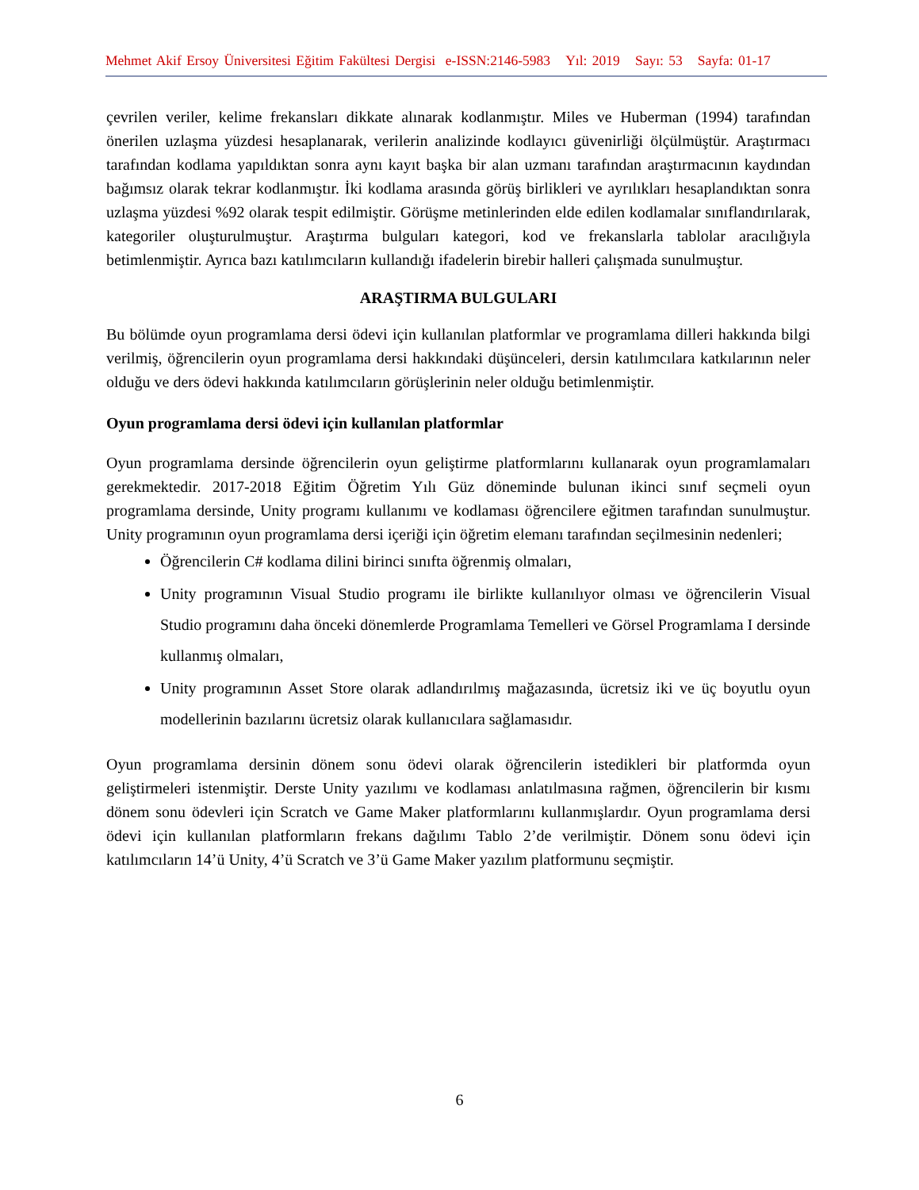Mehmet Akif Ersoy Üniversitesi Eğitim Fakültesi Dergisi e-ISSN:2146-5983 Yıl: 2019 Sayı: 53 Sayfa: 01-17
çevrilen veriler, kelime frekansları dikkate alınarak kodlanmıştır. Miles ve Huberman (1994) tarafından önerilen uzlaşma yüzdesi hesaplanarak, verilerin analizinde kodlayıcı güvenirliği ölçülmüştür. Araştırmacı tarafından kodlama yapıldıktan sonra aynı kayıt başka bir alan uzmanı tarafından araştırmacının kaydından bağımsız olarak tekrar kodlanmıştır. İki kodlama arasında görüş birlikleri ve ayrılıkları hesaplandıktan sonra uzlaşma yüzdesi %92 olarak tespit edilmiştir. Görüşme metinlerinden elde edilen kodlamalar sınıflandırılarak, kategoriler oluşturulmuştur. Araştırma bulguları kategori, kod ve frekanslarla tablolar aracılığıyla betimlenmiştir. Ayrıca bazı katılımcıların kullandığı ifadelerin birebir halleri çalışmada sunulmuştur.
ARAŞTIRMA BULGULARI
Bu bölümde oyun programlama dersi ödevi için kullanılan platformlar ve programlama dilleri hakkında bilgi verilmiş, öğrencilerin oyun programlama dersi hakkındaki düşünceleri, dersin katılımcılara katkılarının neler olduğu ve ders ödevi hakkında katılımcıların görüşlerinin neler olduğu betimlenmiştir.
Oyun programlama dersi ödevi için kullanılan platformlar
Oyun programlama dersinde öğrencilerin oyun geliştirme platformlarını kullanarak oyun programlamaları gerekmektedir. 2017-2018 Eğitim Öğretim Yılı Güz döneminde bulunan ikinci sınıf seçmeli oyun programlama dersinde, Unity programı kullanımı ve kodlaması öğrencilere eğitmen tarafından sunulmuştur. Unity programının oyun programlama dersi içeriği için öğretim elemanı tarafından seçilmesinin nedenleri;
Öğrencilerin C# kodlama dilini birinci sınıfta öğrenmiş olmaları,
Unity programının Visual Studio programı ile birlikte kullanılıyor olması ve öğrencilerin Visual Studio programını daha önceki dönemlerde Programlama Temelleri ve Görsel Programlama I dersinde kullanmış olmaları,
Unity programının Asset Store olarak adlandırılmış mağazasında, ücretsiz iki ve üç boyutlu oyun modellerinin bazılarını ücretsiz olarak kullanıcılara sağlamasıdır.
Oyun programlama dersinin dönem sonu ödevi olarak öğrencilerin istedikleri bir platformda oyun geliştirmeleri istenmiştir. Derste Unity yazılımı ve kodlaması anlatılmasına rağmen, öğrencilerin bir kısmı dönem sonu ödevleri için Scratch ve Game Maker platformlarını kullanmışlardır. Oyun programlama dersi ödevi için kullanılan platformların frekans dağılımı Tablo 2’de verilmiştir. Dönem sonu ödevi için katılımcıların 14’ü Unity, 4’ü Scratch ve 3’ü Game Maker yazılım platformunu seçmiştir.
6